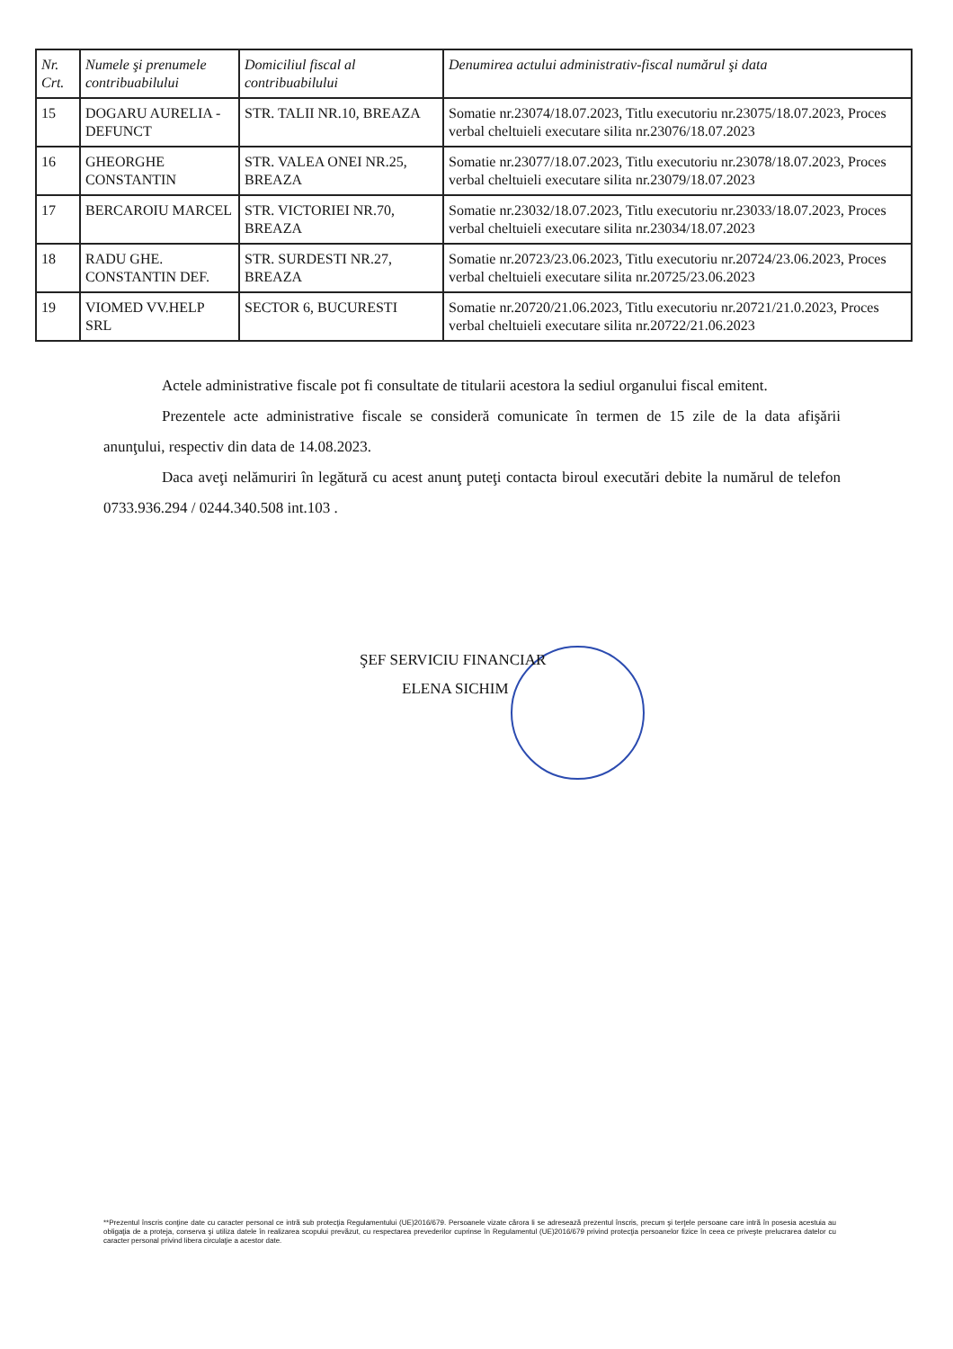| Nr. Crt. | Numele şi prenumele contribuabilului | Domiciliul fiscal al contribuabilului | Denumirea actului administrativ-fiscal numărul şi data |
| --- | --- | --- | --- |
| 15 | DOGARU AURELIA - DEFUNCT | STR. TALII NR.10, BREAZA | Somatie nr.23074/18.07.2023, Titlu executoriu nr.23075/18.07.2023, Proces verbal cheltuieli executare silita nr.23076/18.07.2023 |
| 16 | GHEORGHE CONSTANTIN | STR. VALEA ONEI NR.25, BREAZA | Somatie nr.23077/18.07.2023, Titlu executoriu nr.23078/18.07.2023, Proces verbal cheltuieli executare silita nr.23079/18.07.2023 |
| 17 | BERCAROIU MARCEL | STR. VICTORIEI NR.70, BREAZA | Somatie nr.23032/18.07.2023, Titlu executoriu nr.23033/18.07.2023, Proces verbal cheltuieli executare silita nr.23034/18.07.2023 |
| 18 | RADU GHE. CONSTANTIN DEF. | STR. SURDESTI NR.27, BREAZA | Somatie nr.20723/23.06.2023, Titlu executoriu nr.20724/23.06.2023, Proces verbal cheltuieli executare silita nr.20725/23.06.2023 |
| 19 | VIOMED VV.HELP SRL | SECTOR 6, BUCURESTI | Somatie nr.20720/21.06.2023, Titlu executoriu nr.20721/21.0.2023, Proces verbal cheltuieli executare silita nr.20722/21.06.2023 |
Actele administrative fiscale pot fi consultate de titularii acestora la sediul organului fiscal emitent.
Prezentele acte administrative fiscale se consideră comunicate în termen de 15 zile de la data afişării anunţului, respectiv din data de 14.08.2023.
Daca aveţi nelămuriri în legătură cu acest anunţ puteţi contacta biroul executări debite la numărul de telefon 0733.936.294 / 0244.340.508 int.103 .
ŞEF SERVICIU FINANCIAR
ELENA SICHIM
**Prezentul înscris conţine date cu caracter personal ce intră sub protecţia Regulamentului (UE)2016/679. Persoanele vizate cărora li se adresează prezentul înscris, precum şi terţele persoane care intră în posesia acestuia au obligaţia de a proteja, conserva şi utiliza datele în realizarea scopului prevăzut, cu respectarea prevederilor cuprinse în Regulamentul (UE)2016/679 privind protecţia persoanelor fizice în ceea ce priveşte prelucrarea datelor cu caracter personal privind libera circulaţie a acestor date.